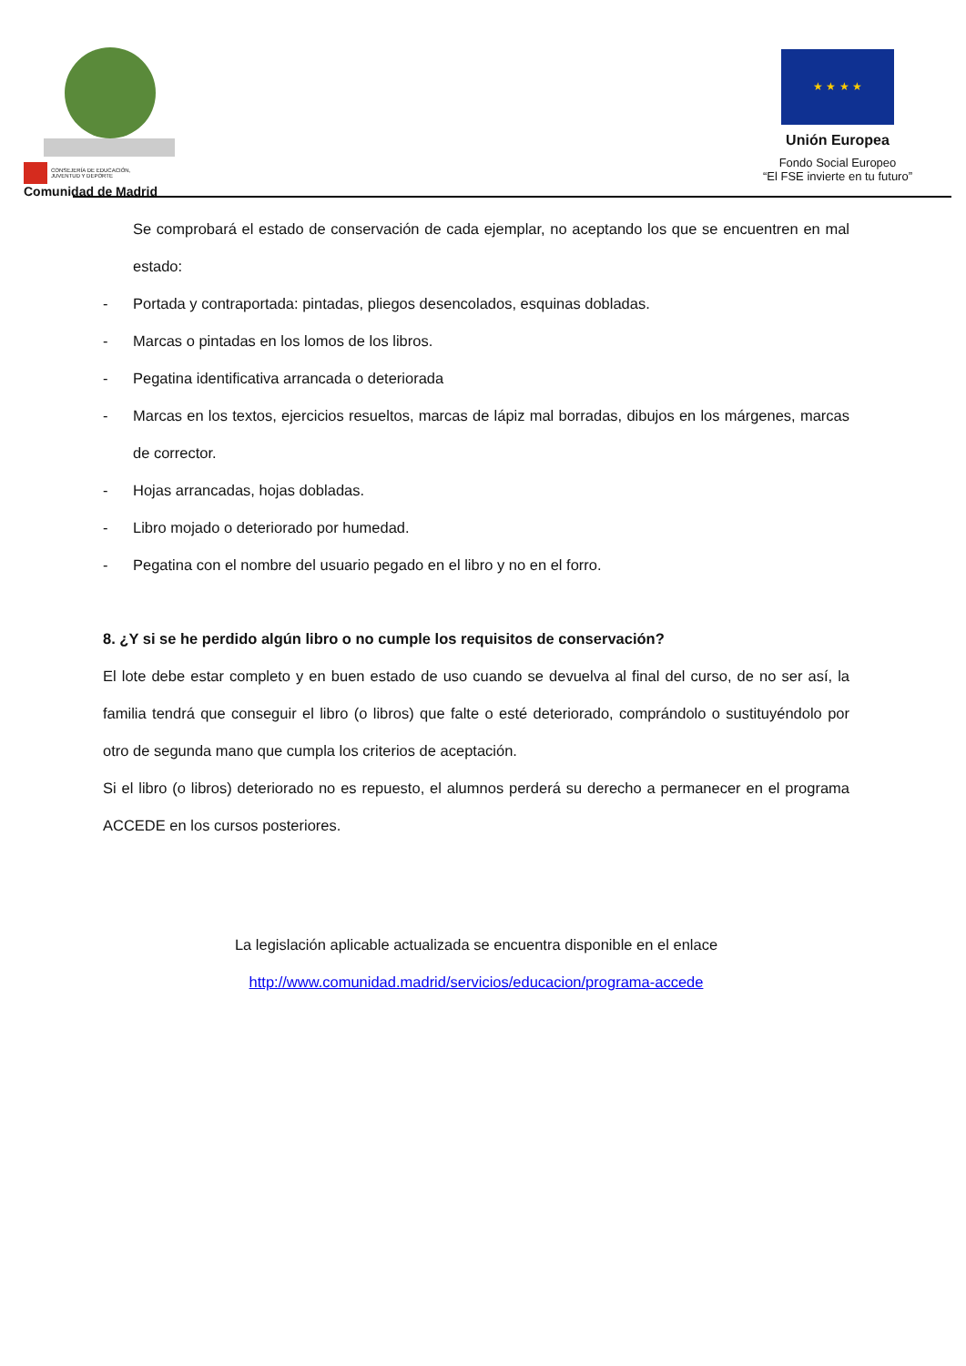CONSEJERÍA DE EDUCACIÓN,
JUVENTUD Y DEPORTE
Comunidad de Madrid
★ ★ ★ ★
Unión Europea
Fondo Social Europeo
“El FSE invierte en tu futuro”
Se comprobará el estado de conservación de cada ejemplar, no aceptando los que se encuentren en mal estado:
- Portada y contraportada: pintadas, pliegos desencolados, esquinas dobladas.
- Marcas o pintadas en los lomos de los libros.
- Pegatina identificativa arrancada o deteriorada
- Marcas en los textos, ejercicios resueltos, marcas de lápiz mal borradas, dibujos en los márgenes, marcas de corrector.
- Hojas arrancadas, hojas dobladas.
- Libro mojado o deteriorado por humedad.
- Pegatina con el nombre del usuario pegado en el libro y no en el forro.
8. ¿Y si se he perdido algún libro o no cumple los requisitos de conservación?
El lote debe estar completo y en buen estado de uso cuando se devuelva al final del curso, de no ser así, la familia tendrá que conseguir el libro (o libros) que falte o esté deteriorado, comprándolo o sustituyéndolo por otro de segunda mano que cumpla los criterios de aceptación.
Si el libro (o libros) deteriorado no es repuesto, el alumnos perderá su derecho a permanecer en el programa ACCEDE en los cursos posteriores.
La legislación aplicable actualizada se encuentra disponible en el enlace
http://www.comunidad.madrid/servicios/educacion/programa-accede